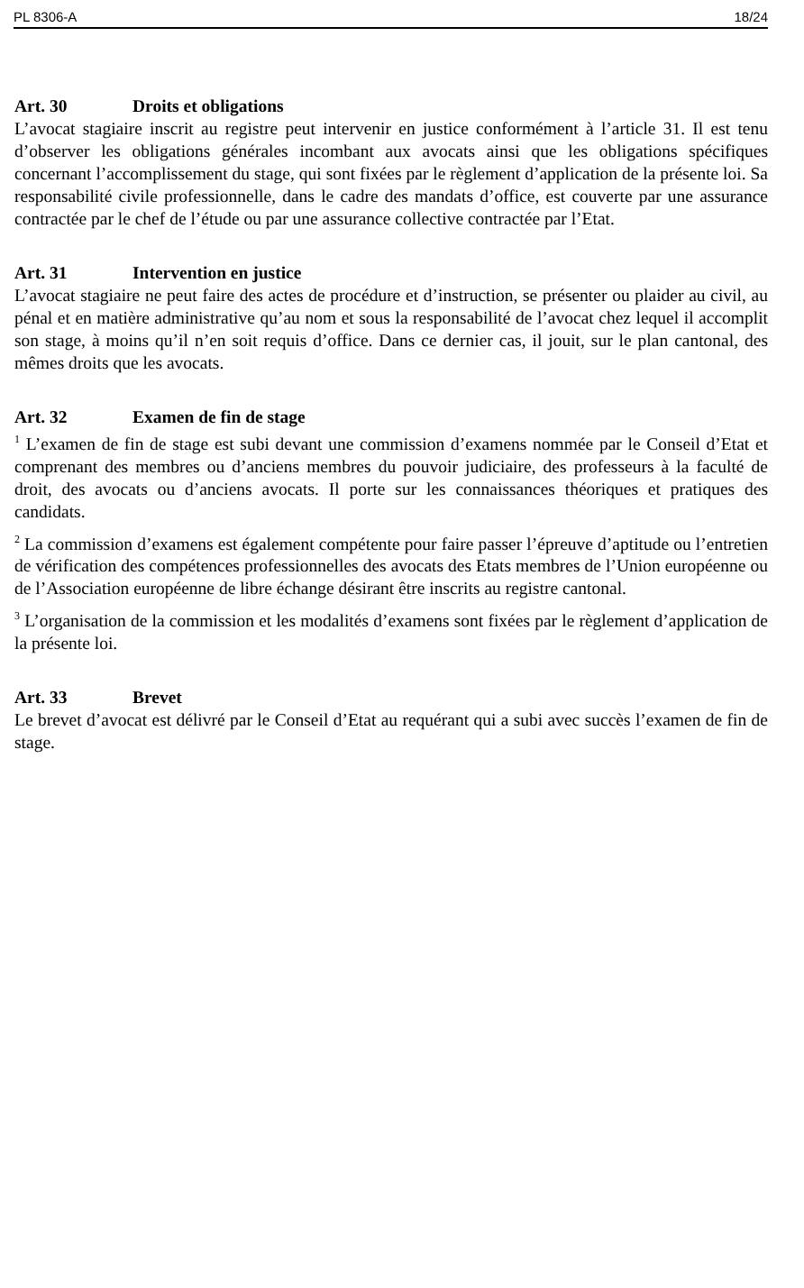PL 8306-A 18/24
Art. 30 Droits et obligations
L’avocat stagiaire inscrit au registre peut intervenir en justice conformément à l’article 31. Il est tenu d’observer les obligations générales incombant aux avocats ainsi que les obligations spécifiques concernant l’accomplissement du stage, qui sont fixées par le règlement d’application de la présente loi. Sa responsabilité civile professionnelle, dans le cadre des mandats d’office, est couverte par une assurance contractée par le chef de l’étude ou par une assurance collective contractée par l’Etat.
Art. 31 Intervention en justice
L’avocat stagiaire ne peut faire des actes de procédure et d’instruction, se présenter ou plaider au civil, au pénal et en matière administrative qu’au nom et sous la responsabilité de l’avocat chez lequel il accomplit son stage, à moins qu’il n’en soit requis d’office. Dans ce dernier cas, il jouit, sur le plan cantonal, des mêmes droits que les avocats.
Art. 32 Examen de fin de stage
<sup>1</sup> L’examen de fin de stage est subi devant une commission d’examens nommée par le Conseil d’Etat et comprenant des membres ou d’anciens membres du pouvoir judiciaire, des professeurs à la faculté de droit, des avocats ou d’anciens avocats. Il porte sur les connaissances théoriques et pratiques des candidats.
<sup>2</sup> La commission d’examens est également compétente pour faire passer l’épreuve d’aptitude ou l’entretien de vérification des compétences professionnelles des avocats des Etats membres de l’Union européenne ou de l’Association européenne de libre échange désirant être inscrits au registre cantonal.
<sup>3</sup> L’organisation de la commission et les modalités d’examens sont fixées par le règlement d’application de la présente loi.
Art. 33 Brevet
Le brevet d’avocat est délivré par le Conseil d’Etat au requérant qui a subi avec succès l’examen de fin de stage.